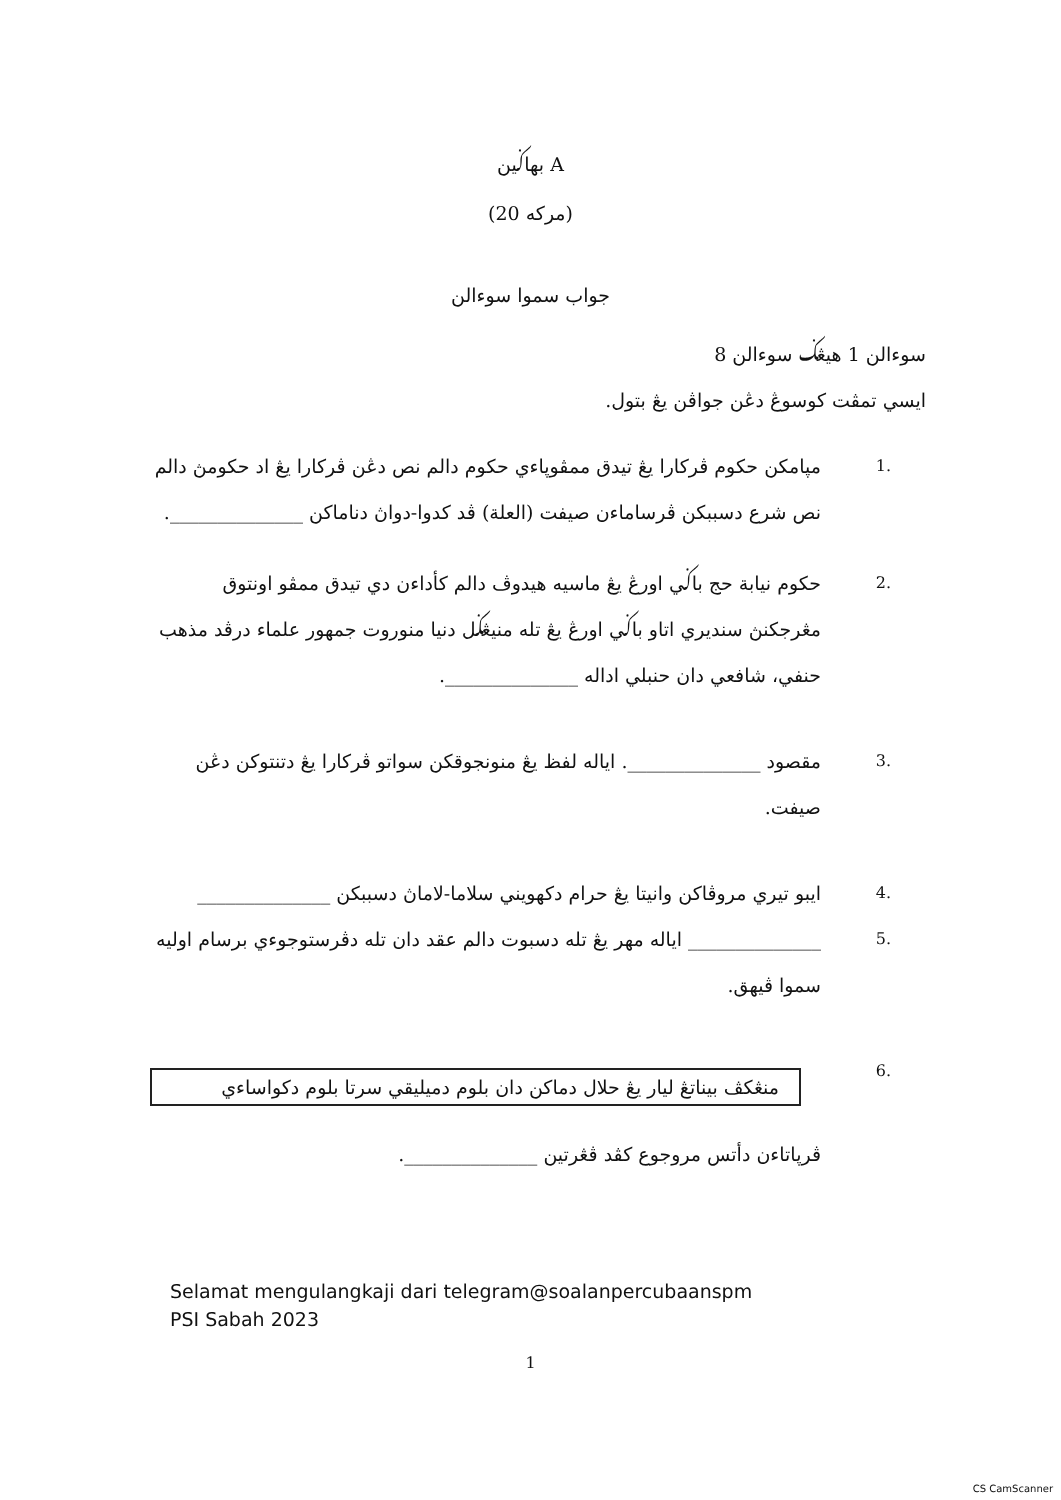بهاݢين A
(20 مرکه)
جواب سموا سوءالن
سوءالن 1 هيڠݢ سوءالن 8
ايسي تمڤت کوسوڠ دڠن جواڤن يڠ بتول.
1.
مڽامکن حکوم ڤرکارا يڠ تيدق ممڤوڽاءي حکوم دالم نص دڠن ڤرکارا يڠ اد حکومڽ دالم نص شرع دسببکن ڤرساماءن صيفت (العلة) ڤد کدوا-دواڽ دناماکن ______________.
2.
حکوم نيابة حج باݢي اورڠ يڠ ماسيه هيدوڤ دالم کأداءن دي تيدق ممڤو اونتوق مڠرجکنڽ سنديري اتاو باݢي اورڠ يڠ تله منيڠݢل دنيا منوروت جمهور علماء درڤد مذهب حنفي، شافعي دان حنبلي اداله ______________.
3.
مقصود ______________. اياله لفظ يڠ منونجوقکن سواتو ڤرکارا يڠ دتنتوکن دڠن صيفت.
4.
ايبو تيري مروڤاکن وانيتا يڠ حرام دکهويني سلاما-لاماڽ دسببکن ______________
5.
______________ اياله مهر يڠ تله دسبوت دالم عقد دان تله دڤرستوجوءي برسام اوليه سموا ڤيهق.
6.
منڠکڤ بيناتڠ ليار يڠ حلال دماکن دان بلوم دميليقي سرتا بلوم دکواساءي
ڤرڽاتاءن دأتس مروجوع کڤد ڤڠرتين ______________.
Selamat mengulangkaji dari telegram@soalanpercubaanspm
PSI Sabah 2023
1
CS CamScanner